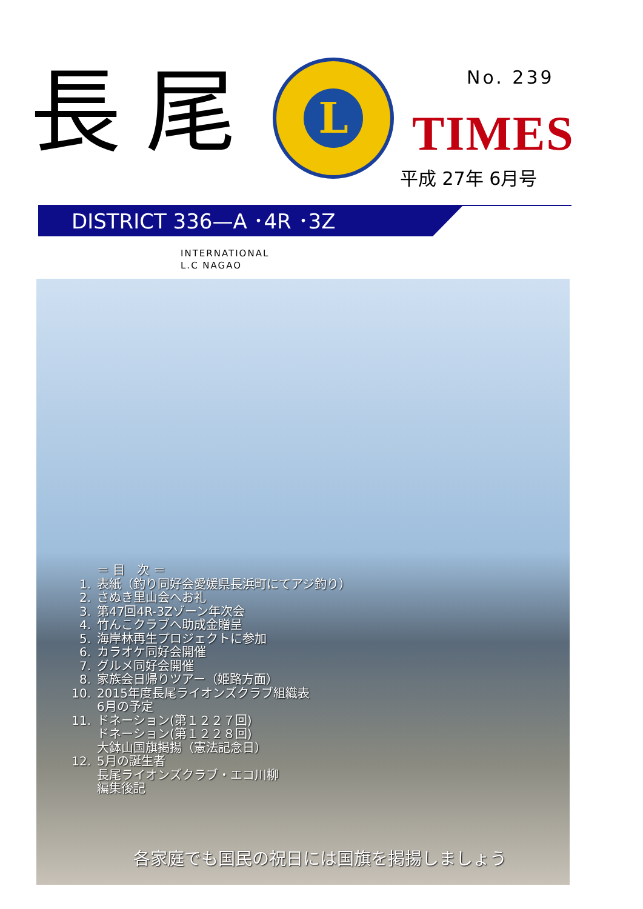長尾
L
No. 239
TIMES
平成 27年 6月号
DISTRICT 336—A ･4R ･3Z
INTERNATIONAL
L.C NAGAO
＝ 目　次 ＝
1. 表紙（釣り同好会愛媛県長浜町にてアジ釣り）
2. さぬき里山会へお礼
3. 第47回4R-3Zゾーン年次会
4. 竹んこクラブへ助成金贈呈
5. 海岸林再生プロジェクトに参加
6. カラオケ同好会開催
7. グルメ同好会開催
8. 家族会日帰りツアー（姫路方面）
10. 2015年度長尾ライオンズクラブ組織表
6月の予定
11. ドネーション(第１２２７回)
ドネーション(第１２２８回)
大鉢山国旗掲揚（憲法記念日）
12. 5月の誕生者
長尾ライオンズクラブ・エコ川柳
編集後記
各家庭でも国民の祝日には国旗を掲揚しましょう